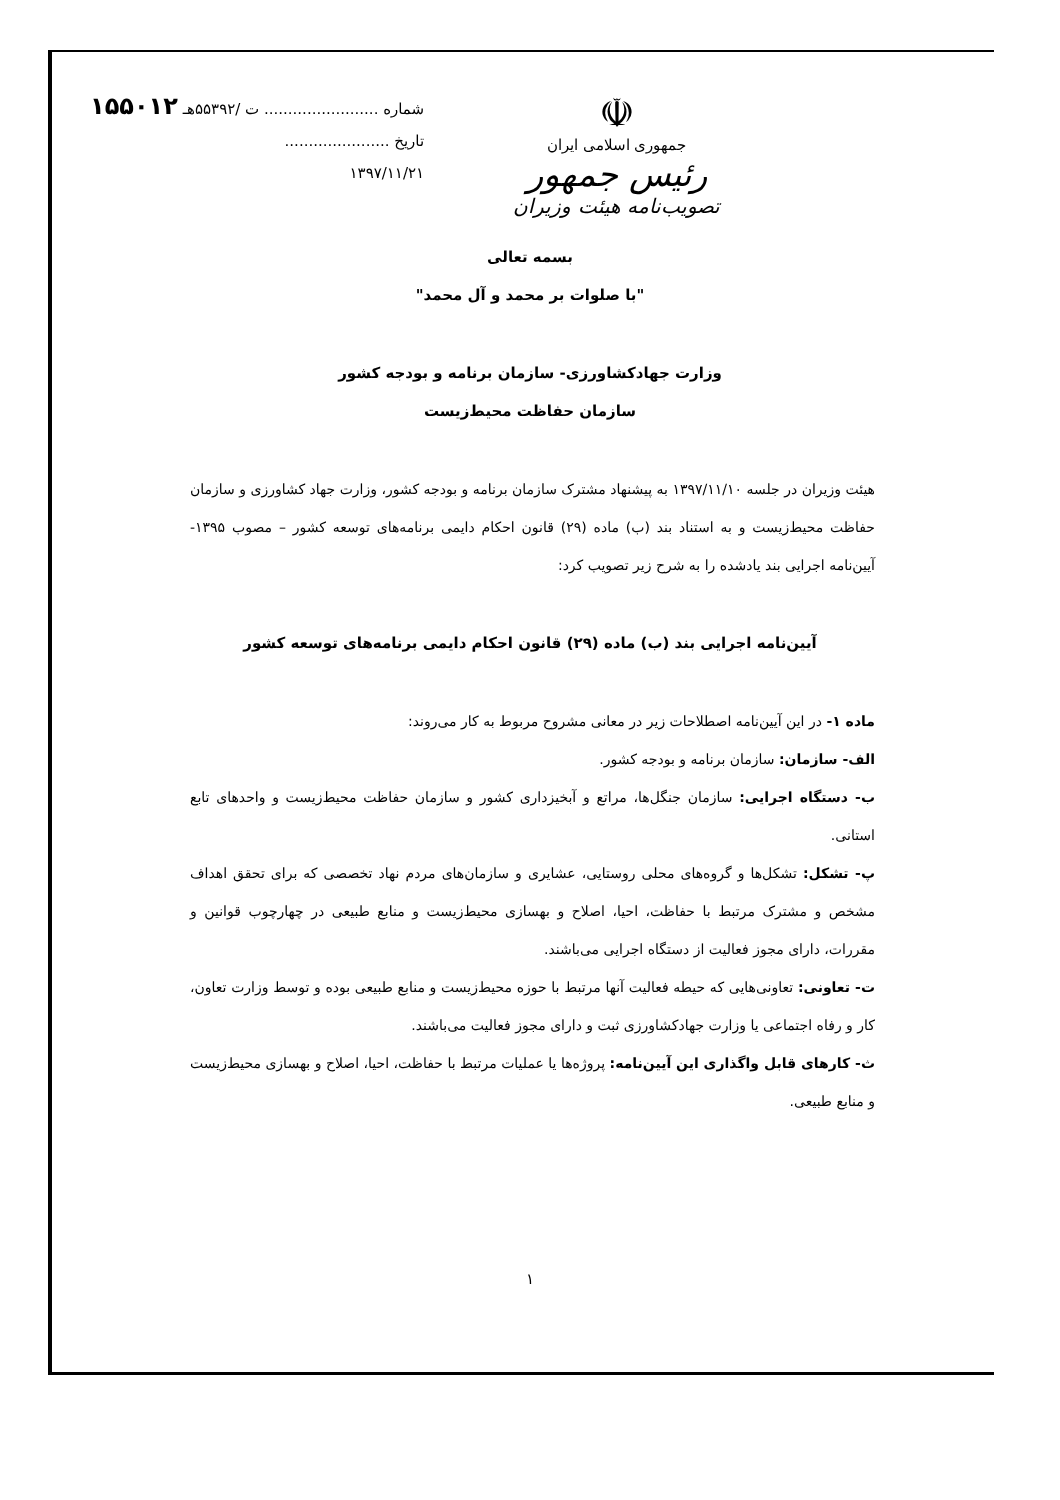شماره ........................ ت /۵۵۳۹۲هـ ۱۵۵۰۱۲
تاریخ ......................
۱۳۹۷/۱۱/۲۱
☫
جمهوری اسلامی ایران
رئیس جمهور
تصویب‌نامه هیئت وزیران
بسمه تعالی
"با صلوات بر محمد و آل محمد"
وزارت جهادکشاورزی- سازمان برنامه و بودجه کشور
سازمان حفاظت محیط‌زیست
هیئت وزیران در جلسه ۱۳۹۷/۱۱/۱۰ به پیشنهاد مشترک سازمان برنامه و بودجه کشور، وزارت جهاد کشاورزی و سازمان حفاظت محیط‌زیست و به استناد بند (ب) ماده (۲۹) قانون احکام دایمی برنامه‌های توسعه کشور – مصوب ۱۳۹۵- آیین‌نامه اجرایی بند یادشده را به شرح زیر تصویب کرد:
آیین‌نامه اجرایی بند (ب) ماده (۲۹) قانون احکام دایمی برنامه‌های توسعه کشور
ماده ۱- در این آیین‌نامه اصطلاحات زیر در معانی مشروح مربوط به کار می‌روند:
الف- سازمان: سازمان برنامه و بودجه کشور.
ب- دستگاه اجرایی: سازمان جنگل‌ها، مراتع و آبخیزداری کشور و سازمان حفاظت محیط‌زیست و واحدهای تابع استانی.
پ- تشکل: تشکل‌ها و گروه‌های محلی روستایی، عشایری و سازمان‌های مردم نهاد تخصصی که برای تحقق اهداف مشخص و مشترک مرتبط با حفاظت، احیا، اصلاح و بهسازی محیط‌زیست و منابع طبیعی در چهارچوب قوانین و مقررات، دارای مجوز فعالیت از دستگاه اجرایی می‌باشند.
ت- تعاونی: تعاونی‌هایی که حیطه فعالیت آنها مرتبط با حوزه محیط‌زیست و منابع طبیعی بوده و توسط وزارت تعاون، کار و رفاه اجتماعی یا وزارت جهادکشاورزی ثبت و دارای مجوز فعالیت می‌باشند.
ث- کارهای قابل واگذاری این آیین‌نامه: پروژه‌ها یا عملیات مرتبط با حفاظت، احیا، اصلاح و بهسازی محیط‌زیست و منابع طبیعی.
۱